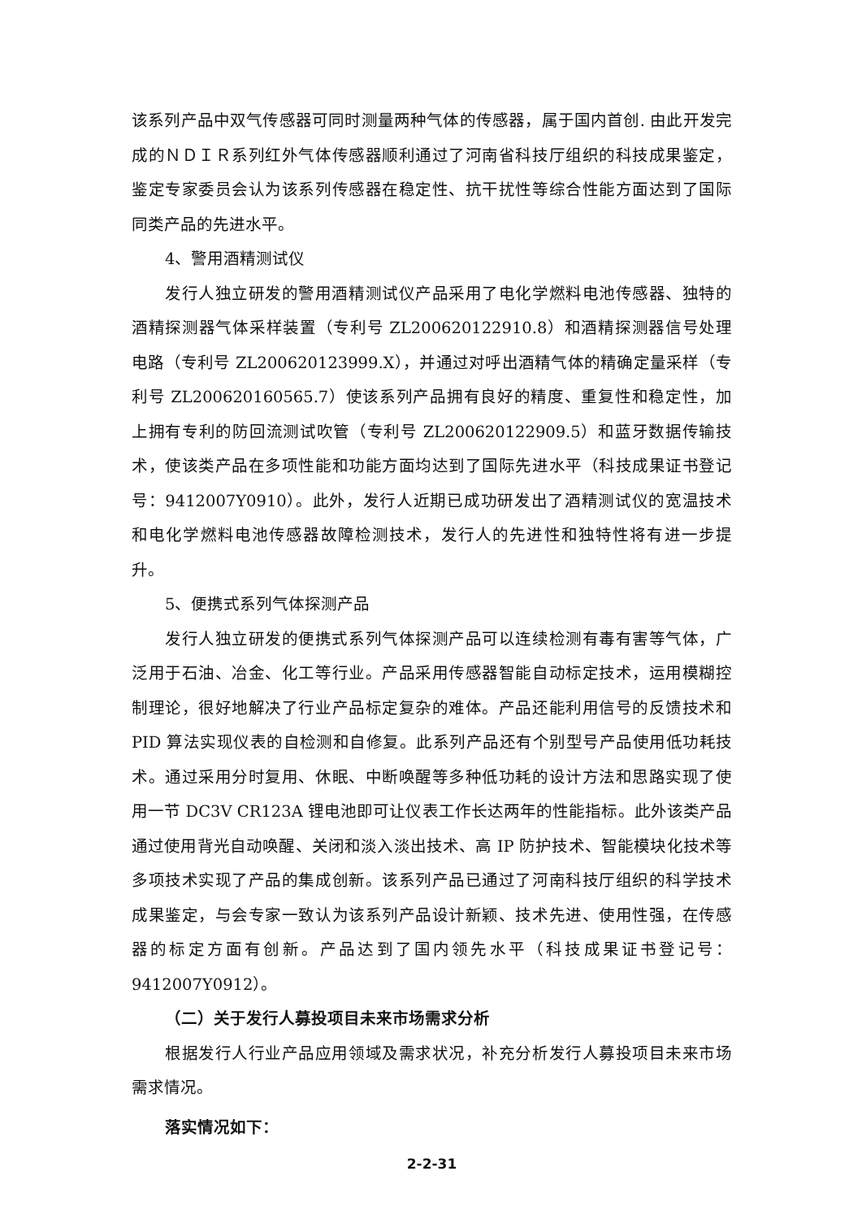该系列产品中双气传感器可同时测量两种气体的传感器，属于国内首创. 由此开发完成的ＮＤＩＲ系列红外气体传感器顺利通过了河南省科技厅组织的科技成果鉴定，鉴定专家委员会认为该系列传感器在稳定性、抗干扰性等综合性能方面达到了国际同类产品的先进水平。
4、警用酒精测试仪
发行人独立研发的警用酒精测试仪产品采用了电化学燃料电池传感器、独特的酒精探测器气体采样装置（专利号 ZL200620122910.8）和酒精探测器信号处理电路（专利号 ZL200620123999.X），并通过对呼出酒精气体的精确定量采样（专利号 ZL200620160565.7）使该系列产品拥有良好的精度、重复性和稳定性，加上拥有专利的防回流测试吹管（专利号 ZL200620122909.5）和蓝牙数据传输技术，使该类产品在多项性能和功能方面均达到了国际先进水平（科技成果证书登记号：9412007Y0910）。此外，发行人近期已成功研发出了酒精测试仪的宽温技术和电化学燃料电池传感器故障检测技术，发行人的先进性和独特性将有进一步提升。
5、便携式系列气体探测产品
发行人独立研发的便携式系列气体探测产品可以连续检测有毒有害等气体，广泛用于石油、冶金、化工等行业。产品采用传感器智能自动标定技术，运用模糊控制理论，很好地解决了行业产品标定复杂的难体。产品还能利用信号的反馈技术和 PID 算法实现仪表的自检测和自修复。此系列产品还有个别型号产品使用低功耗技术。通过采用分时复用、休眠、中断唤醒等多种低功耗的设计方法和思路实现了使用一节 DC3V CR123A 锂电池即可让仪表工作长达两年的性能指标。此外该类产品通过使用背光自动唤醒、关闭和淡入淡出技术、高 IP 防护技术、智能模块化技术等多项技术实现了产品的集成创新。该系列产品已通过了河南科技厅组织的科学技术成果鉴定，与会专家一致认为该系列产品设计新颖、技术先进、使用性强，在传感器的标定方面有创新。产品达到了国内领先水平（科技成果证书登记号：9412007Y0912）。
（二）关于发行人募投项目未来市场需求分析
根据发行人行业产品应用领域及需求状况，补充分析发行人募投项目未来市场需求情况。
落实情况如下：
2-2-31